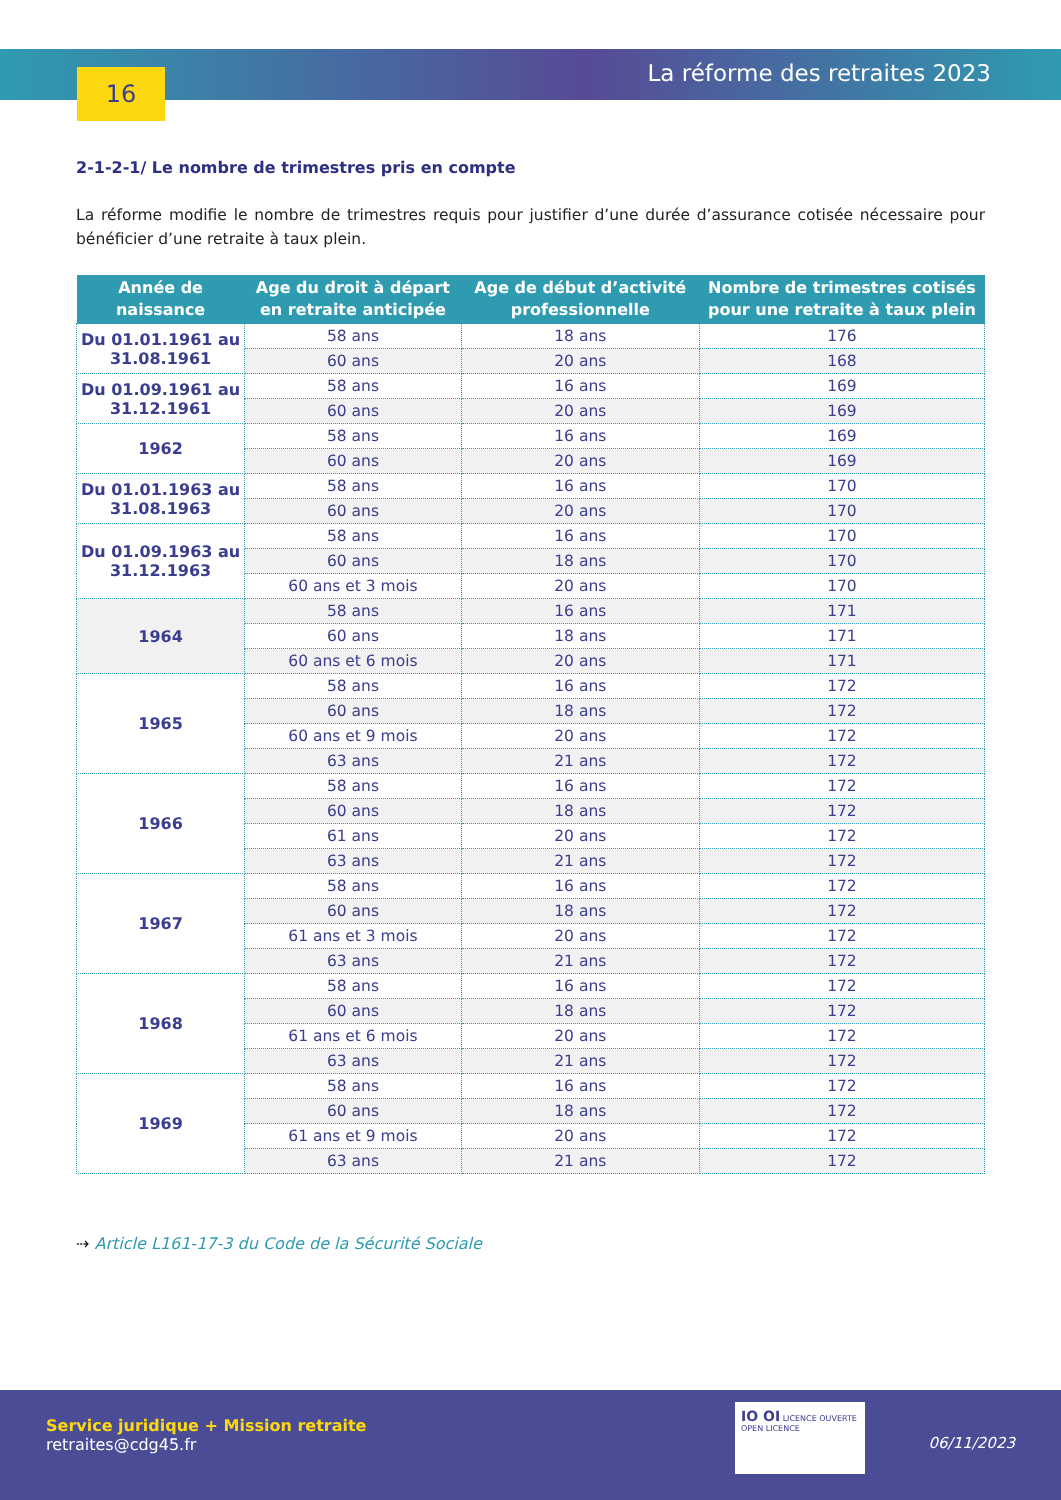16 La réforme des retraites 2023
2-1-2-1/ Le nombre de trimestres pris en compte
La réforme modifie le nombre de trimestres requis pour justifier d’une durée d’assurance cotisée nécessaire pour bénéficier d’une retraite à taux plein.
| Année de naissance | Age du droit à départ en retraite anticipée | Age de début d’activité professionnelle | Nombre de trimestres cotisés pour une retraite à taux plein |
| --- | --- | --- | --- |
| Du 01.01.1961 au 31.08.1961 | 58 ans | 18 ans | 176 |
| | 60 ans | 20 ans | 168 |
| Du 01.09.1961 au 31.12.1961 | 58 ans | 16 ans | 169 |
| | 60 ans | 20 ans | 169 |
| 1962 | 58 ans | 16 ans | 169 |
| | 60 ans | 20 ans | 169 |
| Du 01.01.1963 au 31.08.1963 | 58 ans | 16 ans | 170 |
| | 60 ans | 20 ans | 170 |
| Du 01.09.1963 au 31.12.1963 | 58 ans | 16 ans | 170 |
| | 60 ans | 18 ans | 170 |
| | 60 ans et 3 mois | 20 ans | 170 |
| 1964 | 58 ans | 16 ans | 171 |
| | 60 ans | 18 ans | 171 |
| | 60 ans et 6 mois | 20 ans | 171 |
| 1965 | 58 ans | 16 ans | 172 |
| | 60 ans | 18 ans | 172 |
| | 60 ans et 9 mois | 20 ans | 172 |
| | 63 ans | 21 ans | 172 |
| 1966 | 58 ans | 16 ans | 172 |
| | 60 ans | 18 ans | 172 |
| | 61 ans | 20 ans | 172 |
| | 63 ans | 21 ans | 172 |
| 1967 | 58 ans | 16 ans | 172 |
| | 60 ans | 18 ans | 172 |
| | 61 ans et 3 mois | 20 ans | 172 |
| | 63 ans | 21 ans | 172 |
| 1968 | 58 ans | 16 ans | 172 |
| | 60 ans | 18 ans | 172 |
| | 61 ans et 6 mois | 20 ans | 172 |
| | 63 ans | 21 ans | 172 |
| 1969 | 58 ans | 16 ans | 172 |
| | 60 ans | 18 ans | 172 |
| | 61 ans et 9 mois | 20 ans | 172 |
| | 63 ans | 21 ans | 172 |
⇢ Article L161-17-3 du Code de la Sécurité Sociale
Service juridique + Mission retraite
retraites@cdg45.fr
IO OI LICENCE OUVERTE OPEN LICENCE
06/11/2023